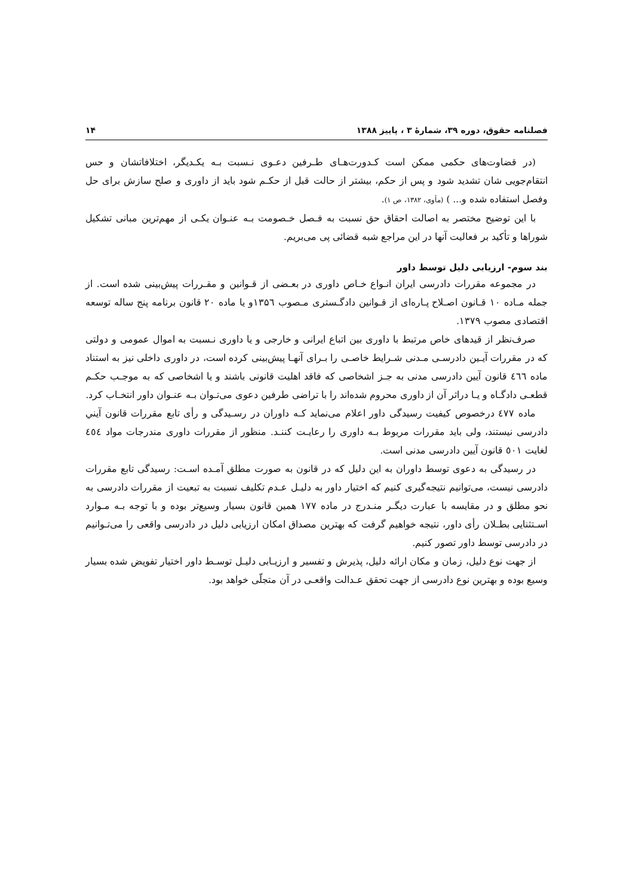فصلنامه حقوق، دوره ۳۹، شمارهٔ ۳ ، پاییز ۱۳۸۸ ۱۴
(در قضاوت‌های حکمی ممکن است کـدورت‌هـای طـرفین دعـوی نـسبت بـه یکـدیگر، اختلافاتشان و حس انتقام‌جویی شان تشدید شود و پس از حکم، بیشتر از حالت قبل از حکـم شود باید از داوری و صلح سازش برای حل وفصل استفاده شده و... ) (مأوی، ۱۳۸۲، ص ۱).
با این توضیح مختصر به اصالت احقاق حق نسبت به فـصل خـصومت بـه عنـوان یکـی از مهم‌ترین مبانی تشکیل شوراها و تأکید بر فعالیت آنها در این مراجع شبه قضائی پی می‌بریم.
بند سوم- ارزیابی دلیل توسط داور
در مجموعه مقررات دادرسی ایران انـواع خـاص داوری در بعـضی از قـوانین و مقـررات پیش‌بینی شده است. از جمله مـاده ۱۰ قـانون اصـلاح پـاره‌ای از قـوانین دادگـستری مـصوب ۱۳۵٦و یا ماده ۲۰ قانون برنامه پنج ساله توسعه اقتصادی مصوب ۱۳۷۹.
صرف‌نظر از قیدهای خاص مرتبط با داوری بین اتباع ایرانی و خارجی و یا داوری نـسبت به اموال عمومی و دولتی که در مقررات آیـین دادرسـی مـدنی شـرایط خاصـی را بـرای آنهـا پیش‌بینی کرده است، در داوری داخلی نیز به استناد ماده ٤٦٦ قانون آیین دادرسی مدنی به جـز اشخاصی که فاقد اهلیت قانونی باشند و یا اشخاصی که به موجـب حکـم قطعـی دادگـاه و یـا دراثر آن از داوری محروم شده‌اند را با تراضی طرفین دعوی می‌تـوان بـه عنـوان داور انتخـاب کرد.
ماده ٤٧٧ درخصوص کیفیت رسیدگی داور اعلام می‌نماید کـه داوران در رسـیدگی و رأی تابع مقررات قانون آیني دادرسی نیستند، ولی باید مقررات مربوط بـه داوری را رعایـت کننـد. منظور از مقررات داوری مندرجات مواد ٤٥٤ لغایت ٥٠١ قانون آیین دادرسی مدنی است.
در رسیدگی به دعوی توسط داوران به این دلیل که در قانون به صورت مطلق آمـده اسـت: رسیدگی تابع مقررات دادرسی نیست، می‌توانیم نتیجه‌گیری کنیم که اختیار داور به دلیـل عـدم تکلیف نسبت به تبعیت از مقررات دادرسی به نحو مطلق و در مقایسه با عبارت دیگـر منـدرج در ماده ۱۷۷ همین قانون بسیار وسیع‌تر بوده و با توجه بـه مـوارد اسـتثنایی بطـلان رأی داور، نتیجه خواهیم گرفت که بهترین مصداق امکان ارزیابی دلیل در دادرسی واقعی را می‌تـوانیم در دادرسی توسط داور تصور کنیم.
از جهت نوع دلیل، زمان و مکان ارائه دلیل، پذیرش و تفسیر و ارزیـابی دلیـل توسـط داور اختیار تفویض شده بسیار وسیع بوده و بهترین نوع دادرسی از جهت تحقق عـدالت واقعـی در آن متجلّی خواهد بود.